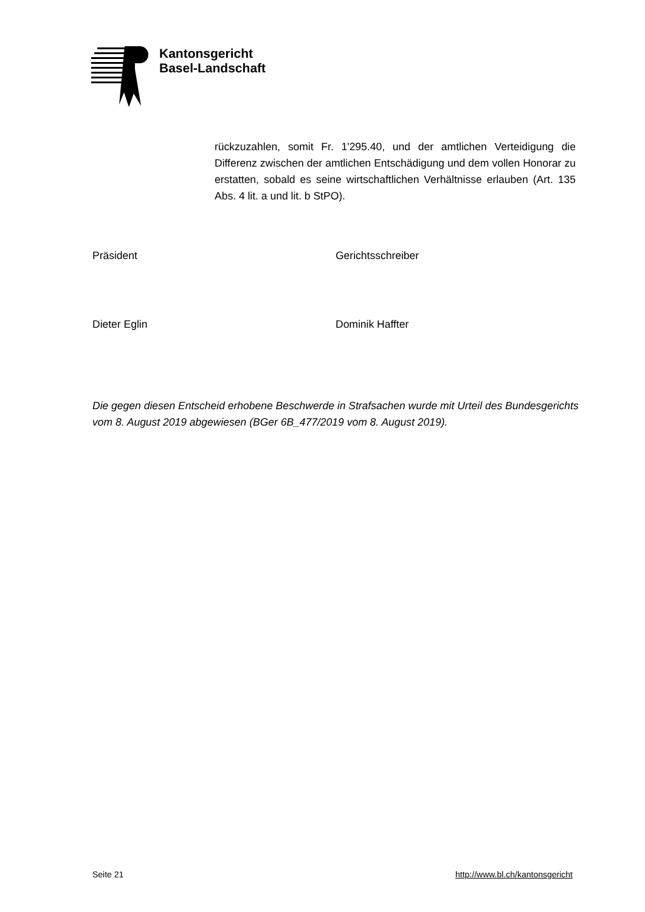Kantonsgericht
Basel-Landschaft
rückzuzahlen, somit Fr. 1'295.40, und der amtlichen Verteidigung die Differenz zwischen der amtlichen Entschädigung und dem vollen Honorar zu erstatten, sobald es seine wirtschaftlichen Verhältnisse erlauben (Art. 135 Abs. 4 lit. a und lit. b StPO).
Präsident Gerichtsschreiber
Dieter Eglin Dominik Haffter
Die gegen diesen Entscheid erhobene Beschwerde in Strafsachen wurde mit Urteil des Bundesgerichts vom 8. August 2019 abgewiesen (BGer 6B_477/2019 vom 8. August 2019).
Seite 21 http://www.bl.ch/kantonsgericht